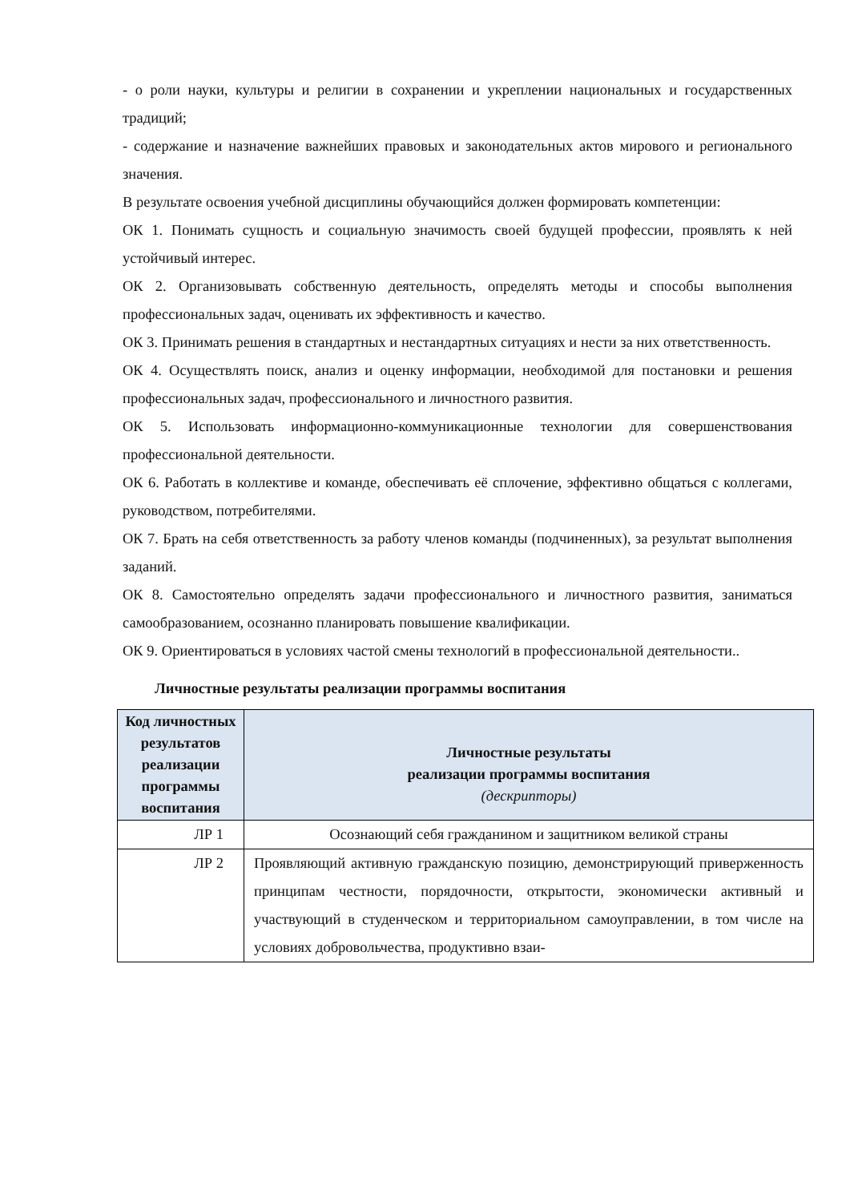- о роли науки, культуры и религии в сохранении и укреплении национальных и государственных традиций;
- содержание и назначение важнейших правовых и законодательных актов мирового и регионального значения.
В результате освоения учебной дисциплины обучающийся должен формировать компетенции:
ОК 1. Понимать сущность и социальную значимость своей будущей профессии, проявлять к ней устойчивый интерес.
ОК 2. Организовывать собственную деятельность, определять методы и способы выполнения профессиональных задач, оценивать их эффективность и качество.
ОК 3. Принимать решения в стандартных и нестандартных ситуациях и нести за них ответственность.
ОК 4. Осуществлять поиск, анализ и оценку информации, необходимой для постановки и решения профессиональных задач, профессионального и личностного развития.
ОК 5. Использовать информационно-коммуникационные технологии для совершенствования профессиональной деятельности.
ОК 6. Работать в коллективе и команде, обеспечивать её сплочение, эффективно общаться с коллегами, руководством, потребителями.
ОК 7. Брать на себя ответственность за работу членов команды (подчиненных), за результат выполнения заданий.
ОК 8. Самостоятельно определять задачи профессионального и личностного развития, заниматься самообразованием, осознанно планировать повышение квалификации.
ОК 9. Ориентироваться в условиях частой смены технологий в профессиональной деятельности..
Личностные результаты реализации программы воспитания
| Код личностных результатов реализации программы воспитания | Личностные результаты реализации программы воспитания (дескрипторы) |
| --- | --- |
| ЛР 1 | Осознающий себя гражданином и защитником великой страны |
| ЛР 2 | Проявляющий активную гражданскую позицию, демонстрирующий приверженность принципам честности, порядочности, открытости, экономически активный и участвующий в студенческом и территориальном самоуправлении, в том числе на условиях добровольчества, продуктивно взаи- |